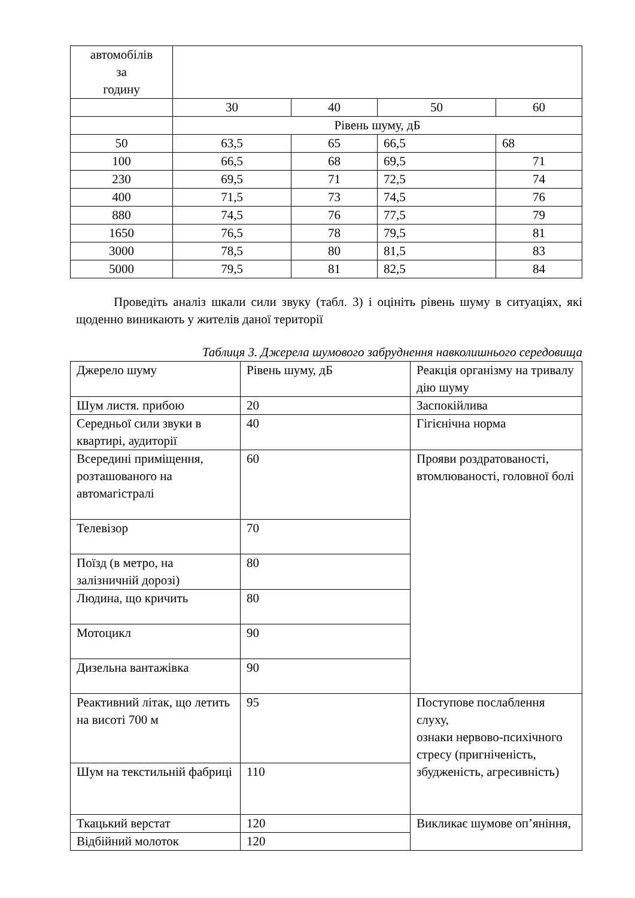| автомобілів за годину | | | | |
| | 30 | 40 | 50 | 60 |
| | Рівень шуму, дБ | | | |
| 50 | 63,5 | 65 | 66,5 | 68 |
| 100 | 66,5 | 68 | 69,5 | 71 |
| 230 | 69,5 | 71 | 72,5 | 74 |
| 400 | 71,5 | 73 | 74,5 | 76 |
| 880 | 74,5 | 76 | 77,5 | 79 |
| 1650 | 76,5 | 78 | 79,5 | 81 |
| 3000 | 78,5 | 80 | 81,5 | 83 |
| 5000 | 79,5 | 81 | 82,5 | 84 |
Проведіть аналіз шкали сили звуку (табл. 3) і оцініть рівень шуму в ситуаціях, які щоденно виникають у жителів даної території
Таблиця 3. Джерела шумового забруднення навколишнього середовища
| Джерело шуму | Рівень шуму, дБ | Реакція організму на тривалу дію шуму |
| Шум листя. прибою | 20 | Заспокійлива |
| Середньої сили звуки в квартирі, аудиторії | 40 | Гігієнічна норма |
| Всередині приміщення, розташованого на автомагістралі | 60 | Прояви роздратованості, втомлюваності, головної болі |
| Телевізор | 70 | |
| Поїзд (в метро, на залізничній дорозі) | 80 | |
| Людина, що кричить | 80 | |
| Мотоцикл | 90 | |
| Дизельна вантажівка | 90 | |
| Реактивний літак, що летить на висоті 700 м | 95 | Поступове послаблення слуху, ознаки нервово-психічного стресу (пригніченість, збудженість, агресивність) |
| Шум на текстильній фабриці | 110 | |
| Ткацький верстат | 120 | Викликає шумове оп’яніння, |
| Відбійний молоток | 120 | |